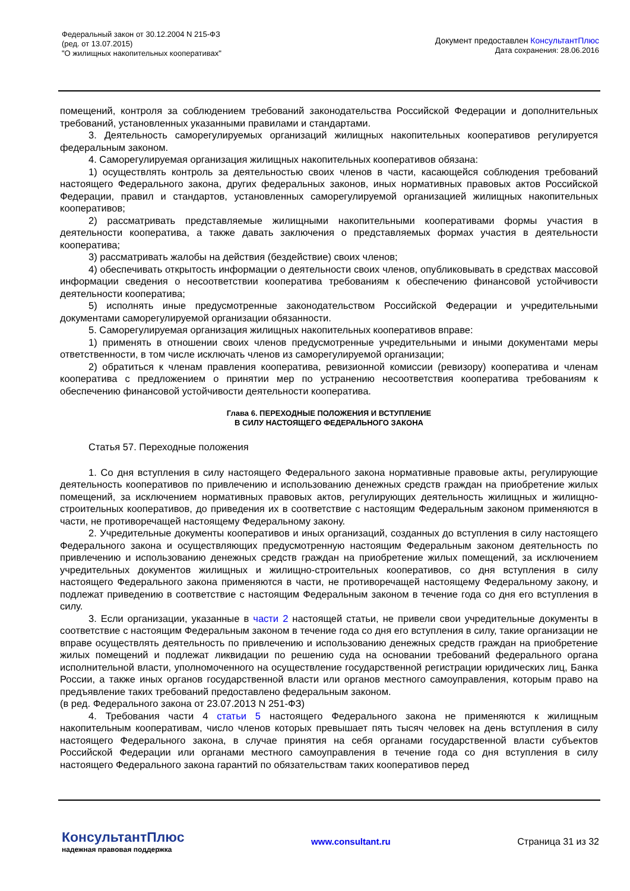Федеральный закон от 30.12.2004 N 215-ФЗ
(ред. от 13.07.2015)
"О жилищных накопительных кооперативах"
Документ предоставлен КонсультантПлюс
Дата сохранения: 28.06.2016
помещений, контроля за соблюдением требований законодательства Российской Федерации и дополнительных требований, установленных указанными правилами и стандартами.
3. Деятельность саморегулируемых организаций жилищных накопительных кооперативов регулируется федеральным законом.
4. Саморегулируемая организация жилищных накопительных кооперативов обязана:
1) осуществлять контроль за деятельностью своих членов в части, касающейся соблюдения требований настоящего Федерального закона, других федеральных законов, иных нормативных правовых актов Российской Федерации, правил и стандартов, установленных саморегулируемой организацией жилищных накопительных кооперативов;
2) рассматривать представляемые жилищными накопительными кооперативами формы участия в деятельности кооператива, а также давать заключения о представляемых формах участия в деятельности кооператива;
3) рассматривать жалобы на действия (бездействие) своих членов;
4) обеспечивать открытость информации о деятельности своих членов, опубликовывать в средствах массовой информации сведения о несоответствии кооператива требованиям к обеспечению финансовой устойчивости деятельности кооператива;
5) исполнять иные предусмотренные законодательством Российской Федерации и учредительными документами саморегулируемой организации обязанности.
5. Саморегулируемая организация жилищных накопительных кооперативов вправе:
1) применять в отношении своих членов предусмотренные учредительными и иными документами меры ответственности, в том числе исключать членов из саморегулируемой организации;
2) обратиться к членам правления кооператива, ревизионной комиссии (ревизору) кооператива и членам кооператива с предложением о принятии мер по устранению несоответствия кооператива требованиям к обеспечению финансовой устойчивости деятельности кооператива.
Глава 6. ПЕРЕХОДНЫЕ ПОЛОЖЕНИЯ И ВСТУПЛЕНИЕ
В СИЛУ НАСТОЯЩЕГО ФЕДЕРАЛЬНОГО ЗАКОНА
Статья 57. Переходные положения
1. Со дня вступления в силу настоящего Федерального закона нормативные правовые акты, регулирующие деятельность кооперативов по привлечению и использованию денежных средств граждан на приобретение жилых помещений, за исключением нормативных правовых актов, регулирующих деятельность жилищных и жилищно-строительных кооперативов, до приведения их в соответствие с настоящим Федеральным законом применяются в части, не противоречащей настоящему Федеральному закону.
2. Учредительные документы кооперативов и иных организаций, созданных до вступления в силу настоящего Федерального закона и осуществляющих предусмотренную настоящим Федеральным законом деятельность по привлечению и использованию денежных средств граждан на приобретение жилых помещений, за исключением учредительных документов жилищных и жилищно-строительных кооперативов, со дня вступления в силу настоящего Федерального закона применяются в части, не противоречащей настоящему Федеральному закону, и подлежат приведению в соответствие с настоящим Федеральным законом в течение года со дня его вступления в силу.
3. Если организации, указанные в части 2 настоящей статьи, не привели свои учредительные документы в соответствие с настоящим Федеральным законом в течение года со дня его вступления в силу, такие организации не вправе осуществлять деятельность по привлечению и использованию денежных средств граждан на приобретение жилых помещений и подлежат ликвидации по решению суда на основании требований федерального органа исполнительной власти, уполномоченного на осуществление государственной регистрации юридических лиц, Банка России, а также иных органов государственной власти или органов местного самоуправления, которым право на предъявление таких требований предоставлено федеральным законом.
(в ред. Федерального закона от 23.07.2013 N 251-ФЗ)
4. Требования части 4 статьи 5 настоящего Федерального закона не применяются к жилищным накопительным кооперативам, число членов которых превышает пять тысяч человек на день вступления в силу настоящего Федерального закона, в случае принятия на себя органами государственной власти субъектов Российской Федерации или органами местного самоуправления в течение года со дня вступления в силу настоящего Федерального закона гарантий по обязательствам таких кооперативов перед
КонсультантПлюс
надежная правовая поддержка
www.consultant.ru Страница 31 из 32